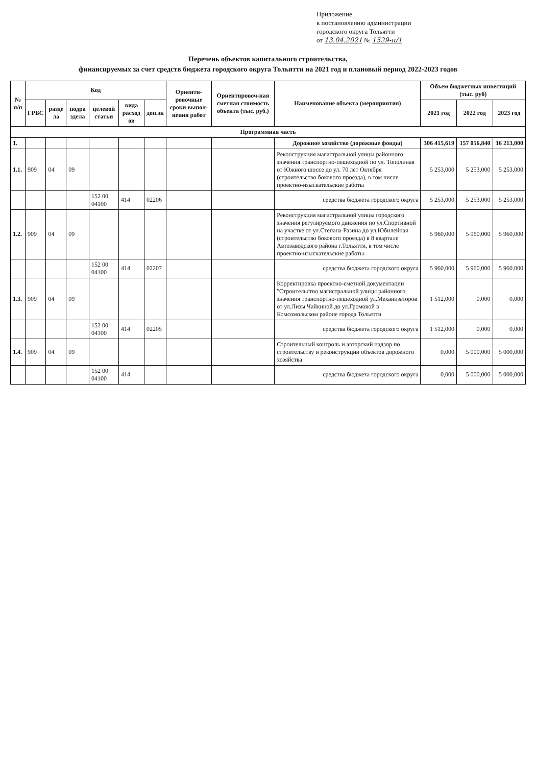Приложение
к постановлению администрации
городского округа Тольятти
от 13.04.2021 № 1529-п/1
Перечень объектов капитального строительства,
финансируемых за счет средств бюджета городского округа Тольятти на 2021 год и плановый период 2022-2023 годов
| № п/п | Код | | | | | | Ориенти-ровочные сроки выпол-нения работ | Ориентировоч-ная сметная стоимость объекта (тыс. руб.) | Наименование объекта (мероприятия) | Объем бюджетных инвестиций (тыс. руб) | | |
| --- | --- | --- | --- | --- | --- | --- | --- | --- | --- | --- | --- | --- |
| | ГРБС | разде ла | подра здела | целевой статьи | вида расход ов | доп.эк | | | | 2021 год | 2022 год | 2023 год |
| Программная часть | | | | | | | | | | | | |
| 1. | | | | | | | | | Дорожное хозяйство (дорожные фонды) | 306 415,619 | 157 056,840 | 16 213,000 |
| 1.1. | 909 | 04 | 09 | | | | | | Реконструкция магистральной улицы районного значения транспортно-пешеходной по ул. Тополиная от Южного шоссе до ул. 70 лет Октября (строительство бокового проезда), в том числе проектно-изыскательские работы | 5 253,000 | 5 253,000 | 5 253,000 |
| | | | | 152 00 04100 | 414 | 02206 | | | средства бюджета городского округа | 5 253,000 | 5 253,000 | 5 253,000 |
| 1.2. | 909 | 04 | 09 | | | | | | Реконструкция магистральной улицы городского значения регулируемого движения по ул.Спортивной на участке от ул.Степана Разина до ул.Юбилейная (строительство бокового проезда) в 8 квартале Автозаводского района г.Тольятти, в том числе проектно-изыскательские работы | 5 960,000 | 5 960,000 | 5 960,000 |
| | | | | 152 00 04100 | 414 | 02207 | | | средства бюджета городского округа | 5 960,000 | 5 960,000 | 5 960,000 |
| 1.3. | 909 | 04 | 09 | | | | | | Корректировка проектно-сметной документации "Строительство магистральной улицы районного значения транспортно-пешеходной ул.Механизаторов от ул.Лизы Чайкиной до ул.Громовой в Комсомольском районе города Тольятти | 1 512,000 | 0,000 | 0,000 |
| | | | | 152 00 04100 | 414 | 02205 | | | средства бюджета городского округа | 1 512,000 | 0,000 | 0,000 |
| 1.4. | 909 | 04 | 09 | | | | | | Строительный контроль и авторский надзор по строительству и реконструкции объектов дорожного хозяйства | 0,000 | 5 000,000 | 5 000,000 |
| | | | | 152 00 04100 | 414 | | | | средства бюджета городского округа | 0,000 | 5 000,000 | 5 000,000 |